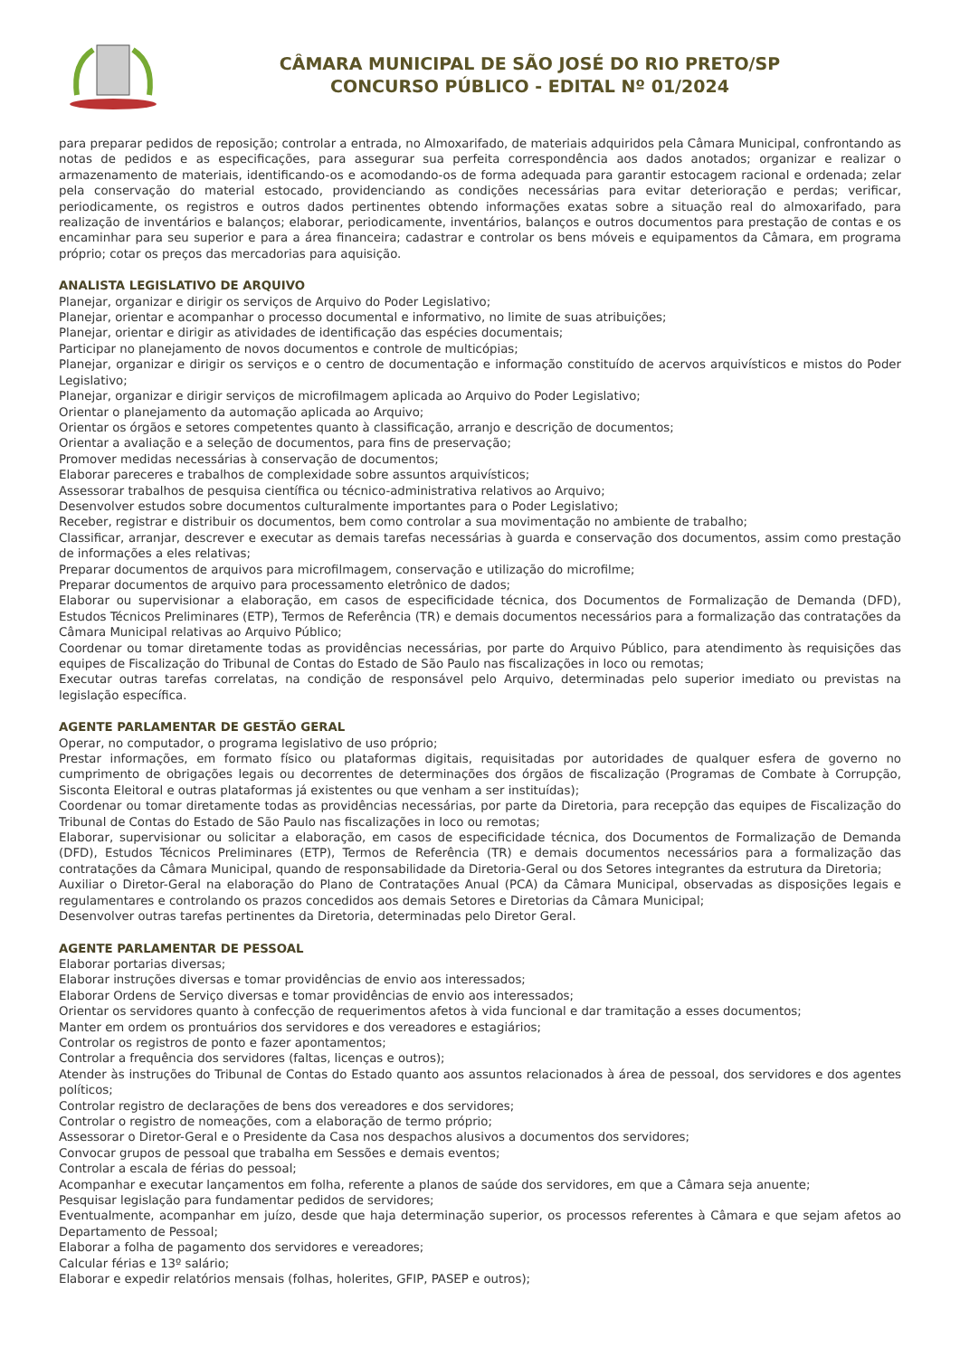CÂMARA MUNICIPAL DE SÃO JOSÉ DO RIO PRETO/SP
CONCURSO PÚBLICO - EDITAL Nº 01/2024
para preparar pedidos de reposição; controlar a entrada, no Almoxarifado, de materiais adquiridos pela Câmara Municipal, confrontando as notas de pedidos e as especificações, para assegurar sua perfeita correspondência aos dados anotados; organizar e realizar o armazenamento de materiais, identificando-os e acomodando-os de forma adequada para garantir estocagem racional e ordenada; zelar pela conservação do material estocado, providenciando as condições necessárias para evitar deterioração e perdas; verificar, periodicamente, os registros e outros dados pertinentes obtendo informações exatas sobre a situação real do almoxarifado, para realização de inventários e balanços; elaborar, periodicamente, inventários, balanços e outros documentos para prestação de contas e os encaminhar para seu superior e para a área financeira; cadastrar e controlar os bens móveis e equipamentos da Câmara, em programa próprio; cotar os preços das mercadorias para aquisição.
ANALISTA LEGISLATIVO DE ARQUIVO
Planejar, organizar e dirigir os serviços de Arquivo do Poder Legislativo;
Planejar, orientar e acompanhar o processo documental e informativo, no limite de suas atribuições;
Planejar, orientar e dirigir as atividades de identificação das espécies documentais;
Participar no planejamento de novos documentos e controle de multicópias;
Planejar, organizar e dirigir os serviços e o centro de documentação e informação constituído de acervos arquivísticos e mistos do Poder Legislativo;
Planejar, organizar e dirigir serviços de microfilmagem aplicada ao Arquivo do Poder Legislativo;
Orientar o planejamento da automação aplicada ao Arquivo;
Orientar os órgãos e setores competentes quanto à classificação, arranjo e descrição de documentos;
Orientar a avaliação e a seleção de documentos, para fins de preservação;
Promover medidas necessárias à conservação de documentos;
Elaborar pareceres e trabalhos de complexidade sobre assuntos arquivísticos;
Assessorar trabalhos de pesquisa científica ou técnico-administrativa relativos ao Arquivo;
Desenvolver estudos sobre documentos culturalmente importantes para o Poder Legislativo;
Receber, registrar e distribuir os documentos, bem como controlar a sua movimentação no ambiente de trabalho;
Classificar, arranjar, descrever e executar as demais tarefas necessárias à guarda e conservação dos documentos, assim como prestação de informações a eles relativas;
Preparar documentos de arquivos para microfilmagem, conservação e utilização do microfilme;
Preparar documentos de arquivo para processamento eletrônico de dados;
Elaborar ou supervisionar a elaboração, em casos de especificidade técnica, dos Documentos de Formalização de Demanda (DFD), Estudos Técnicos Preliminares (ETP), Termos de Referência (TR) e demais documentos necessários para a formalização das contratações da Câmara Municipal relativas ao Arquivo Público;
Coordenar ou tomar diretamente todas as providências necessárias, por parte do Arquivo Público, para atendimento às requisições das equipes de Fiscalização do Tribunal de Contas do Estado de São Paulo nas fiscalizações in loco ou remotas;
Executar outras tarefas correlatas, na condição de responsável pelo Arquivo, determinadas pelo superior imediato ou previstas na legislação específica.
AGENTE PARLAMENTAR DE GESTÃO GERAL
Operar, no computador, o programa legislativo de uso próprio;
Prestar informações, em formato físico ou plataformas digitais, requisitadas por autoridades de qualquer esfera de governo no cumprimento de obrigações legais ou decorrentes de determinações dos órgãos de fiscalização (Programas de Combate à Corrupção, Sisconta Eleitoral e outras plataformas já existentes ou que venham a ser instituídas);
Coordenar ou tomar diretamente todas as providências necessárias, por parte da Diretoria, para recepção das equipes de Fiscalização do Tribunal de Contas do Estado de São Paulo nas fiscalizações in loco ou remotas;
Elaborar, supervisionar ou solicitar a elaboração, em casos de especificidade técnica, dos Documentos de Formalização de Demanda (DFD), Estudos Técnicos Preliminares (ETP), Termos de Referência (TR) e demais documentos necessários para a formalização das contratações da Câmara Municipal, quando de responsabilidade da Diretoria-Geral ou dos Setores integrantes da estrutura da Diretoria;
Auxiliar o Diretor-Geral na elaboração do Plano de Contratações Anual (PCA) da Câmara Municipal, observadas as disposições legais e regulamentares e controlando os prazos concedidos aos demais Setores e Diretorias da Câmara Municipal;
Desenvolver outras tarefas pertinentes da Diretoria, determinadas pelo Diretor Geral.
AGENTE PARLAMENTAR DE PESSOAL
Elaborar portarias diversas;
Elaborar instruções diversas e tomar providências de envio aos interessados;
Elaborar Ordens de Serviço diversas e tomar providências de envio aos interessados;
Orientar os servidores quanto à confecção de requerimentos afetos à vida funcional e dar tramitação a esses documentos;
Manter em ordem os prontuários dos servidores e dos vereadores e estagiários;
Controlar os registros de ponto e fazer apontamentos;
Controlar a frequência dos servidores (faltas, licenças e outros);
Atender às instruções do Tribunal de Contas do Estado quanto aos assuntos relacionados à área de pessoal, dos servidores e dos agentes políticos;
Controlar registro de declarações de bens dos vereadores e dos servidores;
Controlar o registro de nomeações, com a elaboração de termo próprio;
Assessorar o Diretor-Geral e o Presidente da Casa nos despachos alusivos a documentos dos servidores;
Convocar grupos de pessoal que trabalha em Sessões e demais eventos;
Controlar a escala de férias do pessoal;
Acompanhar e executar lançamentos em folha, referente a planos de saúde dos servidores, em que a Câmara seja anuente;
Pesquisar legislação para fundamentar pedidos de servidores;
Eventualmente, acompanhar em juízo, desde que haja determinação superior, os processos referentes à Câmara e que sejam afetos ao Departamento de Pessoal;
Elaborar a folha de pagamento dos servidores e vereadores;
Calcular férias e 13º salário;
Elaborar e expedir relatórios mensais (folhas, holerites, GFIP, PASEP e outros);